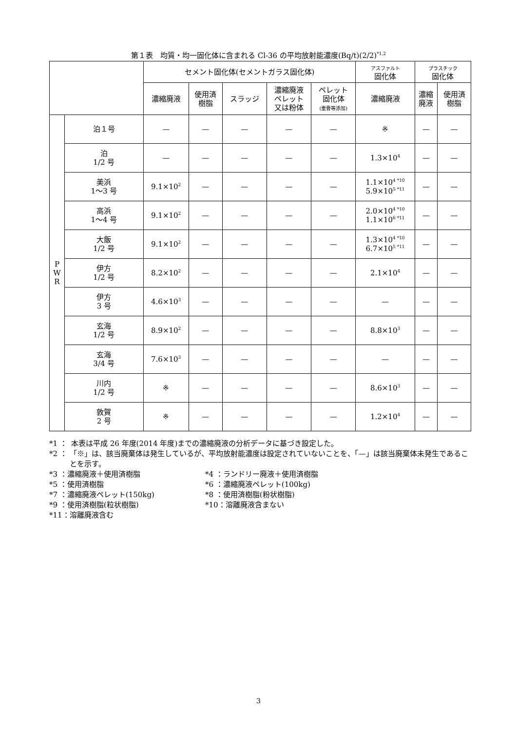第１表　均質・均一固化体に含まれる Cl-36 の平均放射能濃度(Bq/t)(2/2)<sup>*1,2</sup>
| | | セメント固化体(セメントガラス固化体) | | | | | アスファルト 固化体 | プラスチック 固化体 | |
| --- | --- | --- | --- | --- | --- | --- | --- | --- | --- |
| | | 濃縮廃液 | 使用済 樹脂 | スラッジ | 濃縮廃液 ペレット 又は粉体 | ペレット 固化体 (重曹等添加) | 濃縮廃液 | 濃縮 廃液 | 使用済 樹脂 |
| P W R | 泊１号 | — | — | — | — | — | ※ | — | — |
| | 泊 1/2 号 | — | — | — | — | — | 1.3×10<sup>4</sup> | — | — |
| | 美浜 1〜3 号 | 9.1×10<sup>2</sup> | — | — | — | — | 1.1×10<sup>4 *10</sup> 5.9×10<sup>5 *11</sup> | — | — |
| | 高浜 1〜4 号 | 9.1×10<sup>2</sup> | — | — | — | — | 2.0×10<sup>4 *10</sup> 1.1×10<sup>6 *11</sup> | — | — |
| | 大飯 1/2 号 | 9.1×10<sup>2</sup> | — | — | — | — | 1.3×10<sup>4 *10</sup> 6.7×10<sup>5 *11</sup> | — | — |
| | 伊方 1/2 号 | 8.2×10<sup>2</sup> | — | — | — | — | 2.1×10<sup>4</sup> | — | — |
| | 伊方 3 号 | 4.6×10<sup>3</sup> | — | — | — | — | — | — | — |
| | 玄海 1/2 号 | 8.9×10<sup>2</sup> | — | — | — | — | 8.8×10<sup>3</sup> | — | — |
| | 玄海 3/4 号 | 7.6×10<sup>3</sup> | — | — | — | — | — | — | — |
| | 川内 1/2 号 | ※ | — | — | — | — | 8.6×10<sup>3</sup> | — | — |
| | 敦賀 2 号 | ※ | — | — | — | — | 1.2×10<sup>4</sup> | — | — |
*1 ： 本表は平成 26 年度(2014 年度)までの濃縮廃液の分析データに基づき設定した。
*2 ： 「※」は、該当廃棄体は発生しているが、平均放射能濃度は設定されていないことを、「—」は該当廃棄体未発生であることを示す。
*3 ：濃縮廃液＋使用済樹脂 *4 ：ランドリー廃液＋使用済樹脂
*5 ：使用済樹脂 *6 ：濃縮廃液ペレット(100kg)
*7 ：濃縮廃液ペレット(150kg) *8 ：使用済樹脂(粉状樹脂)
*9 ：使用済樹脂(粒状樹脂) *10：溶離廃液含まない
*11：溶離廃液含む
3